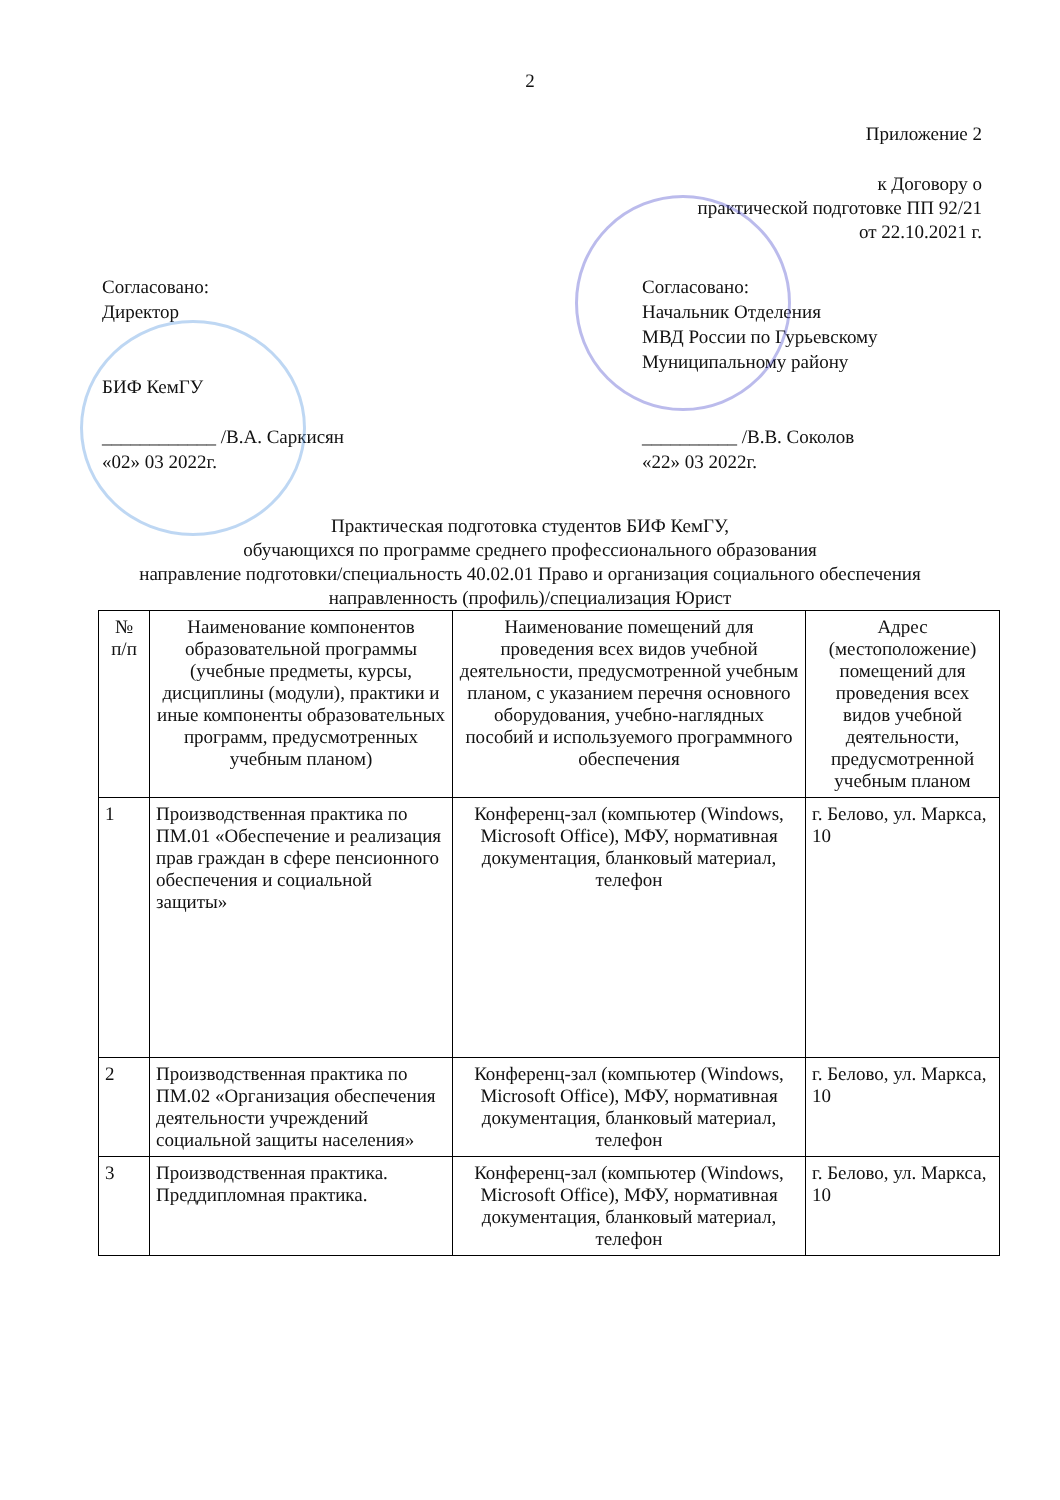2
Приложение 2
к Договору о
практической подготовке ПП 92/21
от 22.10.2021 г.
Согласовано:
Директор
БИФ КемГУ
____________ /В.А. Саркисян
«02» 03 2022г.
Согласовано:
Начальник Отделения
МВД России по Гурьевскому
Муниципальному району
__________ /В.В. Соколов
«22» 03 2022г.
Практическая подготовка студентов БИФ КемГУ,
обучающихся по программе среднего профессионального образования
направление подготовки/специальность 40.02.01 Право и организация социального обеспечения
направленность (профиль)/специализация Юрист
| № п/п | Наименование компонентов образовательной программы (учебные предметы, курсы, дисциплины (модули), практики и иные компоненты образовательных программ, предусмотренных учебным планом) | Наименование помещений для проведения всех видов учебной деятельности, предусмотренной учебным планом, с указанием перечня основного оборудования, учебно-наглядных пособий и используемого программного обеспечения | Адрес (местоположение) помещений для проведения всех видов учебной деятельности, предусмотренной учебным планом |
| --- | --- | --- | --- |
| 1 | Производственная практика по ПМ.01 «Обеспечение и реализация прав граждан в сфере пенсионного обеспечения и социальной защиты» | Конференц-зал (компьютер (Windows, Microsoft Office), МФУ, нормативная документация, бланковый материал, телефон | г. Белово, ул. Маркса, 10 |
| 2 | Производственная практика по ПМ.02 «Организация обеспечения деятельности учреждений социальной защиты населения» | Конференц-зал (компьютер (Windows, Microsoft Office), МФУ, нормативная документация, бланковый материал, телефон | г. Белово, ул. Маркса, 10 |
| 3 | Производственная практика. Преддипломная практика. | Конференц-зал (компьютер (Windows, Microsoft Office), МФУ, нормативная документация, бланковый материал, телефон | г. Белово, ул. Маркса, 10 |